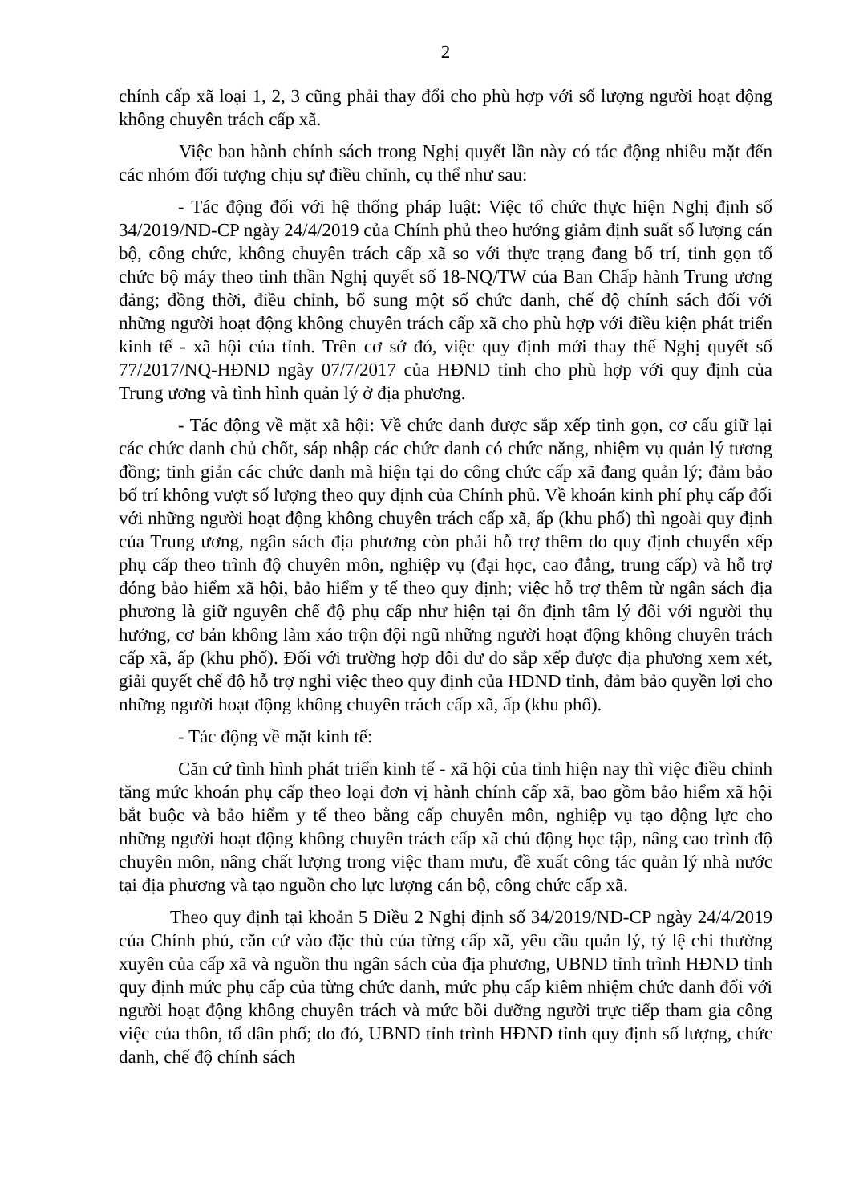2
chính cấp xã loại 1, 2, 3 cũng phải thay đổi cho phù hợp với số lượng người hoạt động không chuyên trách cấp xã.
Việc ban hành chính sách trong Nghị quyết lần này có tác động nhiều mặt đến các nhóm đối tượng chịu sự điều chỉnh, cụ thể như sau:
- Tác động đối với hệ thống pháp luật: Việc tổ chức thực hiện Nghị định số 34/2019/NĐ-CP ngày 24/4/2019 của Chính phủ theo hướng giảm định suất số lượng cán bộ, công chức, không chuyên trách cấp xã so với thực trạng đang bố trí, tinh gọn tổ chức bộ máy theo tinh thần Nghị quyết số 18-NQ/TW của Ban Chấp hành Trung ương đảng; đồng thời, điều chỉnh, bổ sung một số chức danh, chế độ chính sách đối với những người hoạt động không chuyên trách cấp xã cho phù hợp với điều kiện phát triển kinh tế - xã hội của tỉnh. Trên cơ sở đó, việc quy định mới thay thế Nghị quyết số 77/2017/NQ-HĐND ngày 07/7/2017 của HĐND tỉnh cho phù hợp với quy định của Trung ương và tình hình quản lý ở địa phương.
- Tác động về mặt xã hội: Về chức danh được sắp xếp tinh gọn, cơ cấu giữ lại các chức danh chủ chốt, sáp nhập các chức danh có chức năng, nhiệm vụ quản lý tương đồng; tinh giản các chức danh mà hiện tại do công chức cấp xã đang quản lý; đảm bảo bố trí không vượt số lượng theo quy định của Chính phủ. Về khoán kinh phí phụ cấp đối với những người hoạt động không chuyên trách cấp xã, ấp (khu phố) thì ngoài quy định của Trung ương, ngân sách địa phương còn phải hỗ trợ thêm do quy định chuyển xếp phụ cấp theo trình độ chuyên môn, nghiệp vụ (đại học, cao đẳng, trung cấp) và hỗ trợ đóng bảo hiểm xã hội, bảo hiểm y tế theo quy định; việc hỗ trợ thêm từ ngân sách địa phương là giữ nguyên chế độ phụ cấp như hiện tại ổn định tâm lý đối với người thụ hưởng, cơ bản không làm xáo trộn đội ngũ những người hoạt động không chuyên trách cấp xã, ấp (khu phố). Đối với trường hợp dôi dư do sắp xếp được địa phương xem xét, giải quyết chế độ hỗ trợ nghỉ việc theo quy định của HĐND tỉnh, đảm bảo quyền lợi cho những người hoạt động không chuyên trách cấp xã, ấp (khu phố).
- Tác động về mặt kinh tế:
Căn cứ tình hình phát triển kinh tế - xã hội của tỉnh hiện nay thì việc điều chỉnh tăng mức khoán phụ cấp theo loại đơn vị hành chính cấp xã, bao gồm bảo hiểm xã hội bắt buộc và bảo hiểm y tế theo bằng cấp chuyên môn, nghiệp vụ tạo động lực cho những người hoạt động không chuyên trách cấp xã chủ động học tập, nâng cao trình độ chuyên môn, nâng chất lượng trong việc tham mưu, đề xuất công tác quản lý nhà nước tại địa phương và tạo nguồn cho lực lượng cán bộ, công chức cấp xã.
Theo quy định tại khoản 5 Điều 2 Nghị định số 34/2019/NĐ-CP ngày 24/4/2019 của Chính phủ, căn cứ vào đặc thù của từng cấp xã, yêu cầu quản lý, tỷ lệ chi thường xuyên của cấp xã và nguồn thu ngân sách của địa phương, UBND tỉnh trình HĐND tỉnh quy định mức phụ cấp của từng chức danh, mức phụ cấp kiêm nhiệm chức danh đối với người hoạt động không chuyên trách và mức bồi dưỡng người trực tiếp tham gia công việc của thôn, tổ dân phố; do đó, UBND tỉnh trình HĐND tỉnh quy định số lượng, chức danh, chế độ chính sách